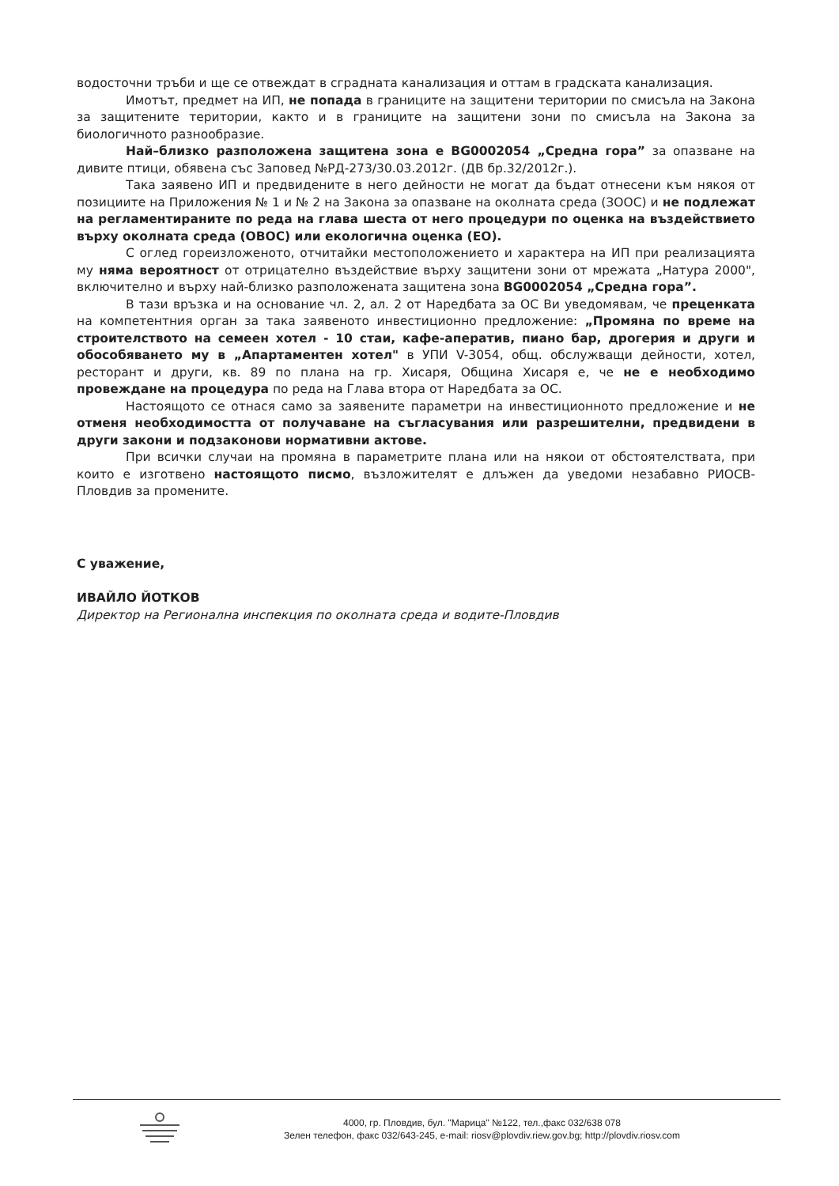водосточни тръби и ще се отвеждат в сградната канализация и оттам в градската канализация.
Имотът, предмет на ИП, не попада в границите на защитени територии по смисъла на Закона за защитените територии, както и в границите на защитени зони по смисъла на Закона за биологичното разнообразие.
Най–близко разположена защитена зона е BG0002054 „Средна гора” за опазване на дивите птици, обявена със Заповед №РД-273/30.03.2012г. (ДВ бр.32/2012г.).
Така заявено ИП и предвидените в него дейности не могат да бъдат отнесени към някоя от позициите на Приложения № 1 и № 2 на Закона за опазване на околната среда (ЗООС) и не подлежат на регламентираните по реда на глава шеста от него процедури по оценка на въздействието върху околната среда (ОВОС) или екологична оценка (ЕО).
С оглед гореизложеното, отчитайки местоположението и характера на ИП при реализацията му няма вероятност от отрицателно въздействие върху защитени зони от мрежата „Натура 2000", включително и върху най-близко разположената защитена зона BG0002054 „Средна гора”.
В тази връзка и на основание чл. 2, ал. 2 от Наредбата за ОС Ви уведомявам, че преценката на компетентния орган за така заявеното инвестиционно предложение: „Промяна по време на строителството на семеен хотел - 10 стаи, кафе-аператив, пиано бар, дрогерия и други и обособяването му в „Апартаментен хотел" в УПИ V-3054, общ. обслужващи дейности, хотел, ресторант и други, кв. 89 по плана на гр. Хисаря, Община Хисаря е, че не е необходимо провеждане на процедура по реда на Глава втора от Наредбата за ОС.
Настоящото се отнася само за заявените параметри на инвестиционното предложение и не отменя необходимостта от получаване на съгласувания или разрешителни, предвидени в други закони и подзаконови нормативни актове.
При всички случаи на промяна в параметрите плана или на някои от обстоятелствата, при които е изготвено настоящото писмо, възложителят е длъжен да уведоми незабавно РИОСВ-Пловдив за промените.
С уважение,
ИВАЙЛО ЙОТКОВ
Директор на Регионална инспекция по околната среда и водите-Пловдив
4000, гр. Пловдив, бул. "Марица" №122, тел.,факс 032/638 078
Зелен телефон, факс 032/643-245, e-mail: riosv@plovdiv.riew.gov.bg; http://plovdiv.riosv.com